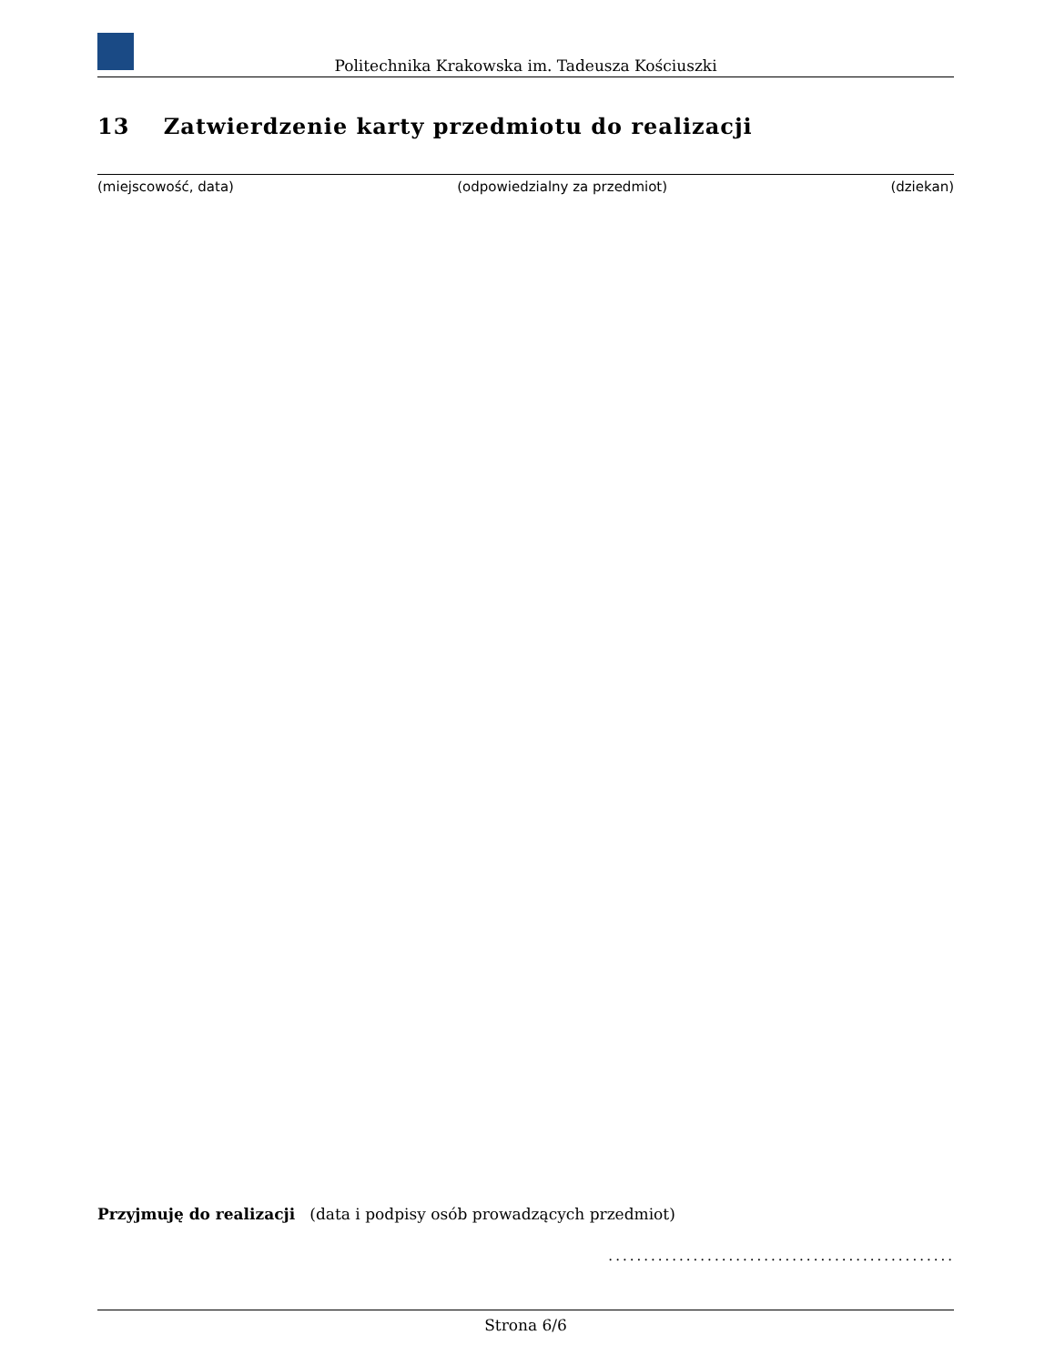Politechnika Krakowska im. Tadeusza Kościuszki
13 Zatwierdzenie karty przedmiotu do realizacji
(miejscowość, data) (odpowiedzialny za przedmiot) (dziekan)
Przyjmuję do realizacji (data i podpisy osób prowadzących przedmiot)
.................................................
Strona 6/6